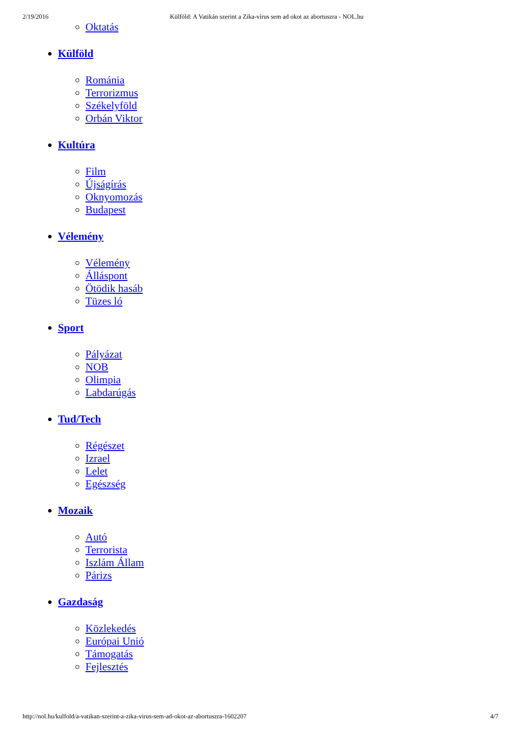2/19/2016 Külföld: A Vatikán szerint a Zika-vírus sem ad okot az abortuszra - NOL.hu
Oktatás
Külföld
Románia
Terrorizmus
Székelyföld
Orbán Viktor
Kultúra
Film
Újságírás
Oknyomozás
Budapest
Vélemény
Vélemény
Álláspont
Ötödik hasáb
Tüzes ló
Sport
Pályázat
NOB
Olimpia
Labdarúgás
Tud/Tech
Régészet
Izrael
Lelet
Egészség
Mozaik
Autó
Terrorista
Iszlám Állam
Párizs
Gazdaság
Közlekedés
Európai Unió
Támogatás
Fejlesztés
http://nol.hu/kulfold/a-vatikan-szerint-a-zika-virus-sem-ad-okot-az-abortuszra-1602207 4/7